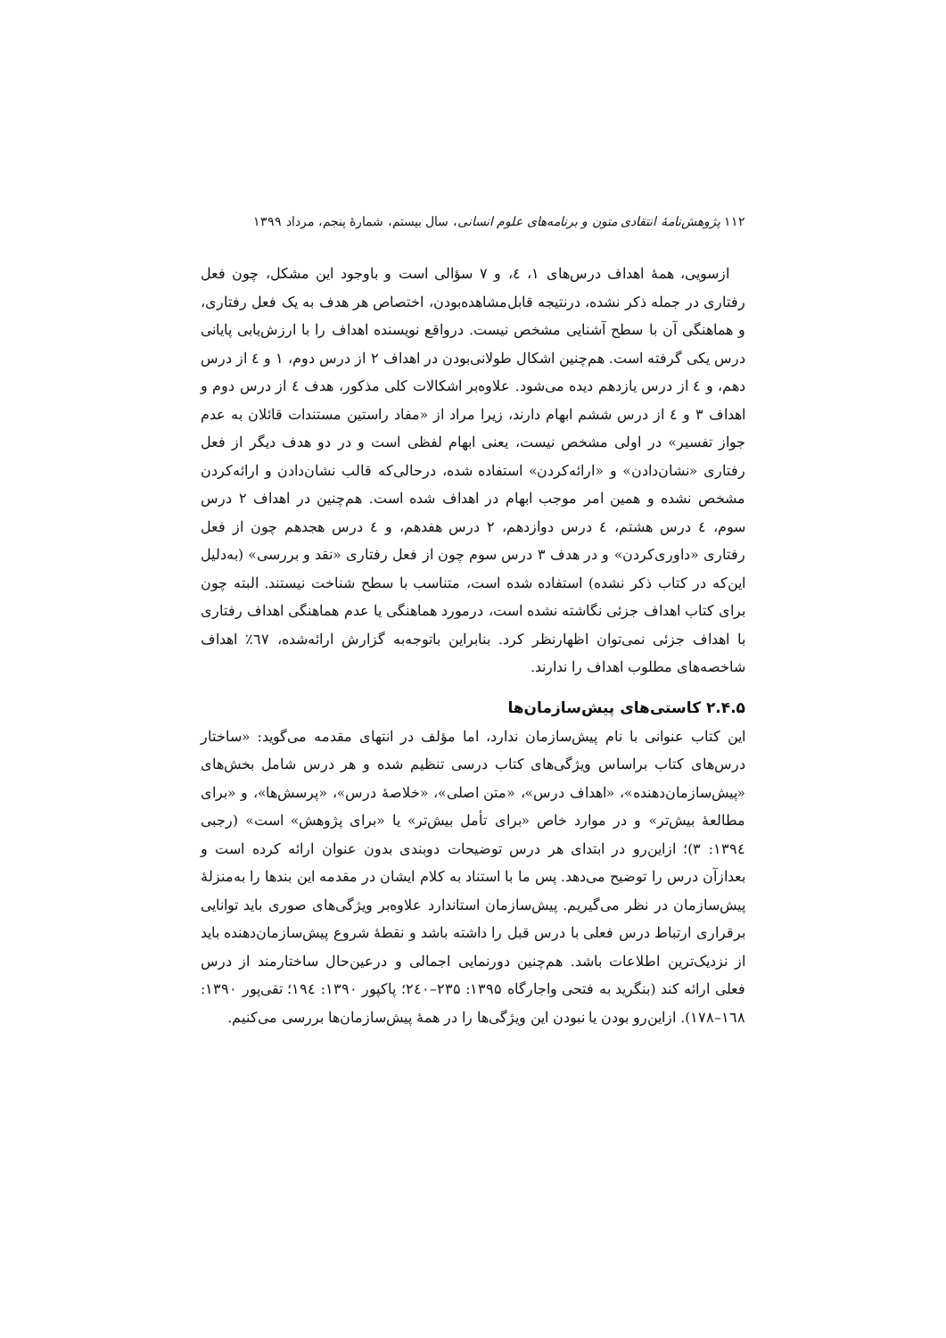۱۱۲ پژوهش‌نامهٔ انتقادی متون و برنامه‌های علوم انسانی، سال بیستم، شمارهٔ پنجم، مرداد ۱۳۹۹
ازسویی، همهٔ اهداف درس‌های ۱، ٤، و ۷ سؤالی است و باوجود این مشکل، چون فعل رفتاری در جمله ذکر نشده، درنتیجه قابل‌مشاهده‌بودن، اختصاص هر هدف به یک فعل رفتاری، و هماهنگی آن با سطح آشنایی مشخص نیست. درواقع نویسنده اهداف را با ارزش‌یابی پایانی درس یکی گرفته است. هم‌چنین اشکال طولانی‌بودن در اهداف ۲ از درس دوم، ۱ و ٤ از درس دهم، و ٤ از درس یازدهم دیده می‌شود. علاوه‌بر اشکالات کلی مذکور، هدف ٤ از درس دوم و اهداف ۳ و ٤ از درس ششم ابهام دارند، زیرا مراد از «مفاد راستین مستندات قائلان به عدم جواز تفسیر» در اولی مشخص نیست، یعنی ابهام لفظی است و در دو هدف دیگر از فعل رفتاری «نشان‌دادن» و «ارائه‌کردن» استفاده شده، درحالی‌که قالب نشان‌دادن و ارائه‌کردن مشخص نشده و همین امر موجب ابهام در اهداف شده است. هم‌چنین در اهداف ۲ درس سوم، ٤ درس هشتم، ٤ درس دوازدهم، ۲ درس هفدهم، و ٤ درس هجدهم چون از فعل رفتاری «داوری‌کردن» و در هدف ۳ درس سوم چون از فعل رفتاری «نقد و بررسی» (به‌دلیل این‌که در کتاب ذکر نشده) استفاده شده است، متناسب با سطح شناخت نیستند. البته چون برای کتاب اهداف جزئی نگاشته نشده است، درمورد هماهنگی یا عدم هماهنگی اهداف رفتاری با اهداف جزئی نمی‌توان اظهارنظر کرد. بنابراین باتوجه‌به گزارش ارائه‌شده، ٦٧٪ اهداف شاخصه‌های مطلوب اهداف را ندارند.
۲.۴.۵ کاستی‌های پیش‌سازمان‌ها
این کتاب عنوانی با نام پیش‌سازمان ندارد، اما مؤلف در انتهای مقدمه می‌گوید: «ساختار درس‌های کتاب براساس ویژگی‌های کتاب درسی تنظیم شده و هر درس شامل بخش‌های «پیش‌سازمان‌دهنده»، «اهداف درس»، «متن اصلی»، «خلاصهٔ درس»، «پرسش‌ها»، و «برای مطالعهٔ بیش‌تر» و در موارد خاص «برای تأمل بیش‌تر» یا «برای پژوهش» است» (رجبی ۱۳۹٤: ۳)؛ ازاین‌رو در ابتدای هر درس توضیحات دوبندی بدون عنوان ارائه کرده است و بعدازآن درس را توضیح می‌دهد. پس ما با استناد به کلام ایشان در مقدمه این بندها را به‌منزلهٔ پیش‌سازمان در نظر می‌گیریم. پیش‌سازمان استاندارد علاوه‌بر ویژگی‌های صوری باید توانایی برقراری ارتباط درس فعلی با درس قبل را داشته باشد و نقطهٔ شروع پیش‌سازمان‌دهنده باید از نزدیک‌ترین اطلاعات باشد. هم‌چنین دورنمایی اجمالی و درعین‌حال ساختارمند از درس فعلی ارائه کند (بنگرید به فتحی واجارگاه ۱۳۹۵: ۲۳۵–۲٤۰؛ پاکپور ۱۳۹۰: ۱۹٤؛ تقی‌پور ۱۳۹۰: ۱٦۸–۱۷۸). ازاین‌رو بودن یا نبودن این ویژگی‌ها را در همهٔ پیش‌سازمان‌ها بررسی می‌کنیم.